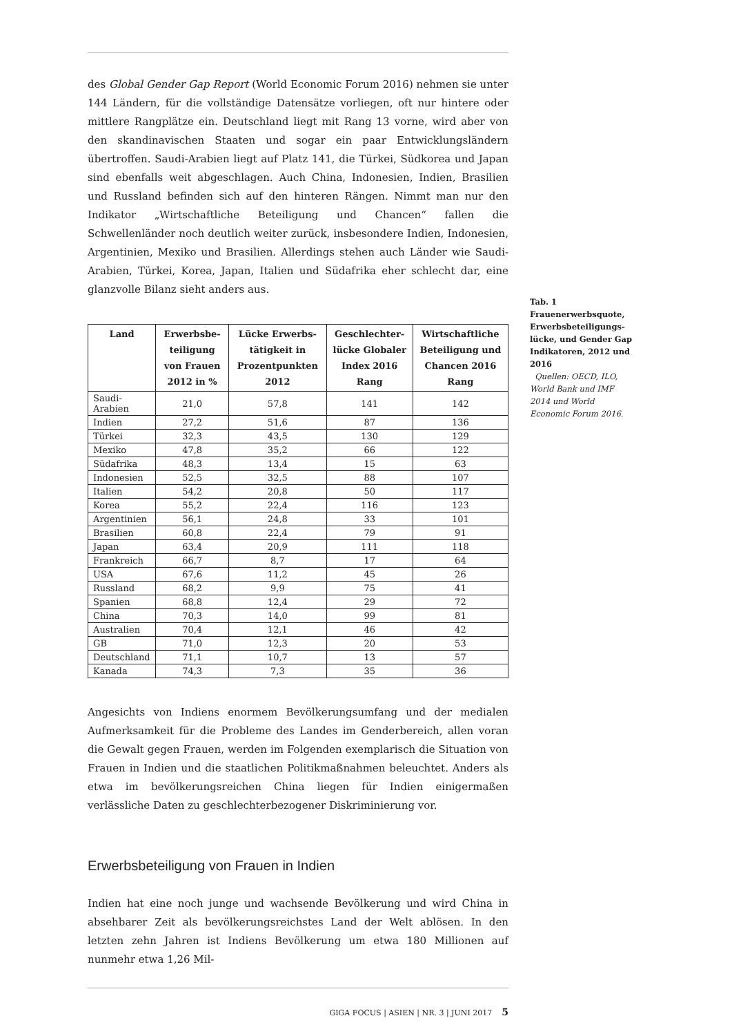des Global Gender Gap Report (World Economic Forum 2016) nehmen sie unter 144 Ländern, für die vollständige Datensätze vorliegen, oft nur hintere oder mittlere Rangplätze ein. Deutschland liegt mit Rang 13 vorne, wird aber von den skandinavischen Staaten und sogar ein paar Entwicklungsländern übertroffen. Saudi-Arabien liegt auf Platz 141, die Türkei, Südkorea und Japan sind ebenfalls weit abgeschlagen. Auch China, Indonesien, Indien, Brasilien und Russland befinden sich auf den hinteren Rängen. Nimmt man nur den Indikator „Wirtschaftliche Beteiligung und Chancen“ fallen die Schwellenländer noch deutlich weiter zurück, insbesondere Indien, Indonesien, Argentinien, Mexiko und Brasilien. Allerdings stehen auch Länder wie Saudi-Arabien, Türkei, Korea, Japan, Italien und Südafrika eher schlecht dar, eine glanzvolle Bilanz sieht anders aus.
| Land | Erwerbsbe­teiligung von Frauen 2012 in % | Lücke Erwerbs­tätigkeit in Prozentpunkten 2012 | Geschlechter­lücke Globaler Index 2016 Rang | Wirtschaftliche Beteiligung und Chancen 2016 Rang |
| --- | --- | --- | --- | --- |
| Saudi-Arabien | 21,0 | 57,8 | 141 | 142 |
| Indien | 27,2 | 51,6 | 87 | 136 |
| Türkei | 32,3 | 43,5 | 130 | 129 |
| Mexiko | 47,8 | 35,2 | 66 | 122 |
| Südafrika | 48,3 | 13,4 | 15 | 63 |
| Indonesien | 52,5 | 32,5 | 88 | 107 |
| Italien | 54,2 | 20,8 | 50 | 117 |
| Korea | 55,2 | 22,4 | 116 | 123 |
| Argentinien | 56,1 | 24,8 | 33 | 101 |
| Brasilien | 60,8 | 22,4 | 79 | 91 |
| Japan | 63,4 | 20,9 | 111 | 118 |
| Frankreich | 66,7 | 8,7 | 17 | 64 |
| USA | 67,6 | 11,2 | 45 | 26 |
| Russland | 68,2 | 9,9 | 75 | 41 |
| Spanien | 68,8 | 12,4 | 29 | 72 |
| China | 70,3 | 14,0 | 99 | 81 |
| Australien | 70,4 | 12,1 | 46 | 42 |
| GB | 71,0 | 12,3 | 20 | 53 |
| Deutschland | 71,1 | 10,7 | 13 | 57 |
| Kanada | 74,3 | 7,3 | 35 | 36 |
Angesichts von Indiens enormem Bevölkerungsumfang und der medialen Aufmerksamkeit für die Probleme des Landes im Genderbereich, allen voran die Gewalt gegen Frauen, werden im Folgenden exemplarisch die Situation von Frauen in Indien und die staatlichen Politikmaßnahmen beleuchtet. Anders als etwa im bevölkerungsreichen China liegen für Indien einigermaßen verlässliche Daten zu geschlechterbezogener Diskriminierung vor.
Erwerbsbeteiligung von Frauen in Indien
Indien hat eine noch junge und wachsende Bevölkerung und wird China in absehbarer Zeit als bevölkerungsreichstes Land der Welt ablösen. In den letzten zehn Jahren ist Indiens Bevölkerung um etwa 180 Millionen auf nunmehr etwa 1,26 Mil-
Tab. 1
Frauenerwerbsquote, Erwerbsbeteiligungs­lücke, und Gender Gap Indikatoren, 2012 und 2016
Quellen: OECD, ILO, World Bank und IMF 2014 und World Economic Forum 2016.
GIGA FOCUS | ASIEN | NR. 3 | JUNI 2017 5